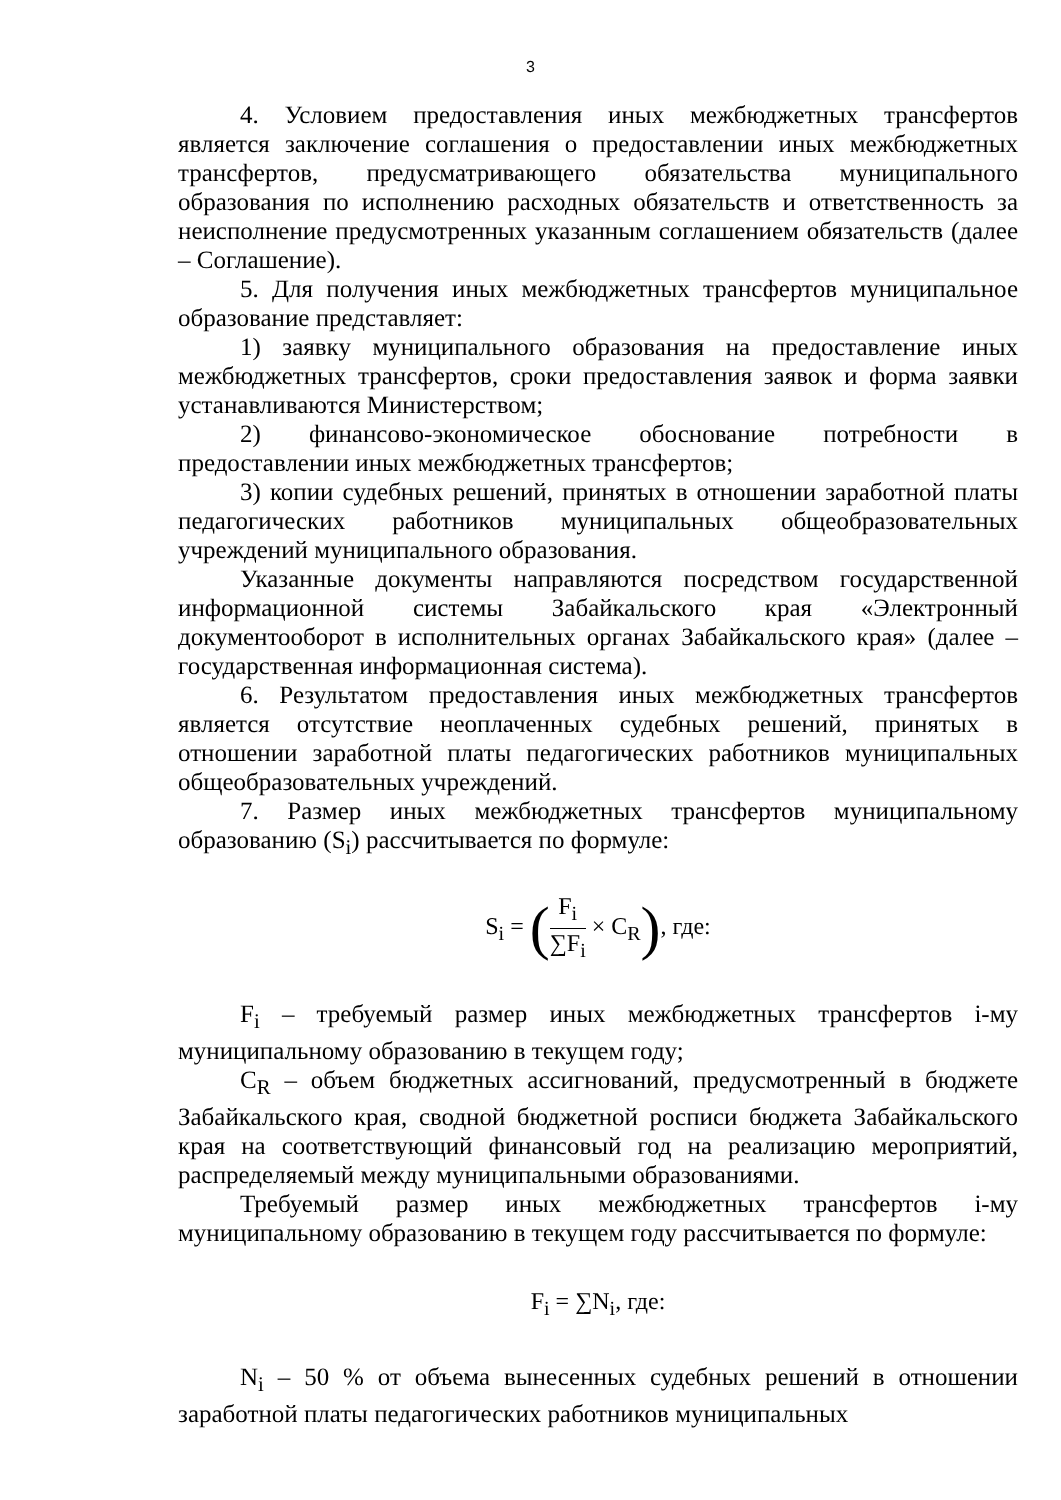3
4. Условием предоставления иных межбюджетных трансфертов является заключение соглашения о предоставлении иных межбюджетных трансфертов, предусматривающего обязательства муниципального образования по исполнению расходных обязательств и ответственность за неисполнение предусмотренных указанным соглашением обязательств (далее – Соглашение).
5. Для получения иных межбюджетных трансфертов муниципальное образование представляет:
1) заявку муниципального образования на предоставление иных межбюджетных трансфертов, сроки предоставления заявок и форма заявки устанавливаются Министерством;
2) финансово-экономическое обоснование потребности в предоставлении иных межбюджетных трансфертов;
3) копии судебных решений, принятых в отношении заработной платы педагогических работников муниципальных общеобразовательных учреждений муниципального образования.
Указанные документы направляются посредством государственной информационной системы Забайкальского края «Электронный документооборот в исполнительных органах Забайкальского края» (далее – государственная информационная система).
6. Результатом предоставления иных межбюджетных трансфертов является отсутствие неоплаченных судебных решений, принятых в отношении заработной платы педагогических работников муниципальных общеобразовательных учреждений.
7. Размер иных межбюджетных трансфертов муниципальному образованию (S<sub>i</sub>) рассчитывается по формуле:
S<sub>i</sub> = (F<sub>i</sub> ∑F<sub>i</sub> × C<sub>R</sub>), где:
F<sub>i</sub> – требуемый размер иных межбюджетных трансфертов i-му муниципальному образованию в текущем году;
C<sub>R</sub> – объем бюджетных ассигнований, предусмотренный в бюджете Забайкальского края, сводной бюджетной росписи бюджета Забайкальского края на соответствующий финансовый год на реализацию мероприятий, распределяемый между муниципальными образованиями.
Требуемый размер иных межбюджетных трансфертов i-му муниципальному образованию в текущем году рассчитывается по формуле:
F<sub>i</sub> = ∑N<sub>i</sub>, где:
N<sub>i</sub> – 50 % от объема вынесенных судебных решений в отношении заработной платы педагогических работников муниципальных